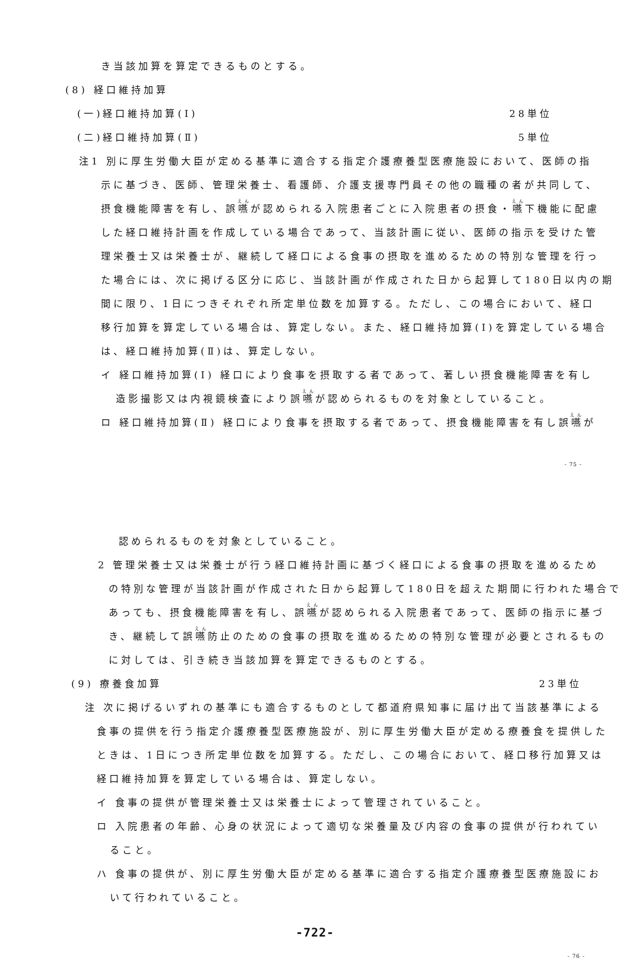き当該加算を算定できるものとする。
(8) 経口維持加算
(一)経口維持加算(Ⅰ) 28単位
(二)経口維持加算(Ⅱ) 5単位
注1 別に厚生労働大臣が定める基準に適合する指定介護療養型医療施設において、医師の指
示に基づき、医師、管理栄養士、看護師、介護支援専門員その他の職種の者が共同して、
摂食機能障害を有し、誤嚥が認められる入院患者ごとに入院患者の摂食・嚥下機能に配慮
した経口維持計画を作成している場合であって、当該計画に従い、医師の指示を受けた管
理栄養士又は栄養士が、継続して経口による食事の摂取を進めるための特別な管理を行っ
た場合には、次に掲げる区分に応じ、当該計画が作成された日から起算して180日以内の期
間に限り、1日につきそれぞれ所定単位数を加算する。ただし、この場合において、経口
移行加算を算定している場合は、算定しない。また、経口維持加算(Ⅰ)を算定している場合
は、経口維持加算(Ⅱ)は、算定しない。
イ 経口維持加算(Ⅰ) 経口により食事を摂取する者であって、著しい摂食機能障害を有し
造影撮影又は内視鏡検査により誤嚥が認められるものを対象としていること。
ロ 経口維持加算(Ⅱ) 経口により食事を摂取する者であって、摂食機能障害を有し誤嚥が
- 75 -
認められるものを対象としていること。
2 管理栄養士又は栄養士が行う経口維持計画に基づく経口による食事の摂取を進めるため
の特別な管理が当該計画が作成された日から起算して180日を超えた期間に行われた場合で
あっても、摂食機能障害を有し、誤嚥が認められる入院患者であって、医師の指示に基づ
き、継続して誤嚥防止のための食事の摂取を進めるための特別な管理が必要とされるもの
に対しては、引き続き当該加算を算定できるものとする。
(9) 療養食加算 23単位
注 次に掲げるいずれの基準にも適合するものとして都道府県知事に届け出て当該基準による
食事の提供を行う指定介護療養型医療施設が、別に厚生労働大臣が定める療養食を提供した
ときは、1日につき所定単位数を加算する。ただし、この場合において、経口移行加算又は
経口維持加算を算定している場合は、算定しない。
イ 食事の提供が管理栄養士又は栄養士によって管理されていること。
ロ 入院患者の年齢、心身の状況によって適切な栄養量及び内容の食事の提供が行われてい
ること。
ハ 食事の提供が、別に厚生労働大臣が定める基準に適合する指定介護療養型医療施設にお
いて行われていること。
-722-
- 76 -